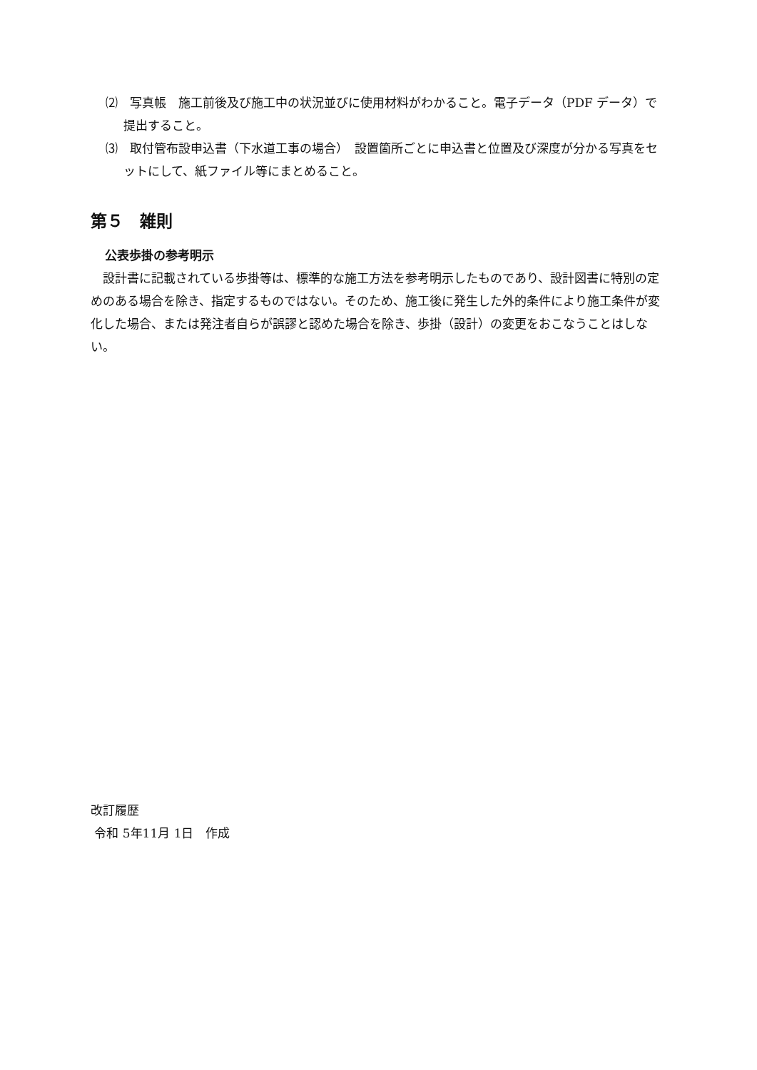⑵　写真帳　施工前後及び施工中の状況並びに使用材料がわかること。電子データ（PDF データ）で提出すること。
⑶　取付管布設申込書（下水道工事の場合）　設置箇所ごとに申込書と位置及び深度が分かる写真をセットにして、紙ファイル等にまとめること。
第５　雑則
公表歩掛の参考明示
　設計書に記載されている歩掛等は、標準的な施工方法を参考明示したものであり、設計図書に特別の定めのある場合を除き、指定するものではない。そのため、施工後に発生した外的条件により施工条件が変化した場合、または発注者自らが誤謬と認めた場合を除き、歩掛（設計）の変更をおこなうことはしない。
改訂履歴
令和 5年11月 1日　作成